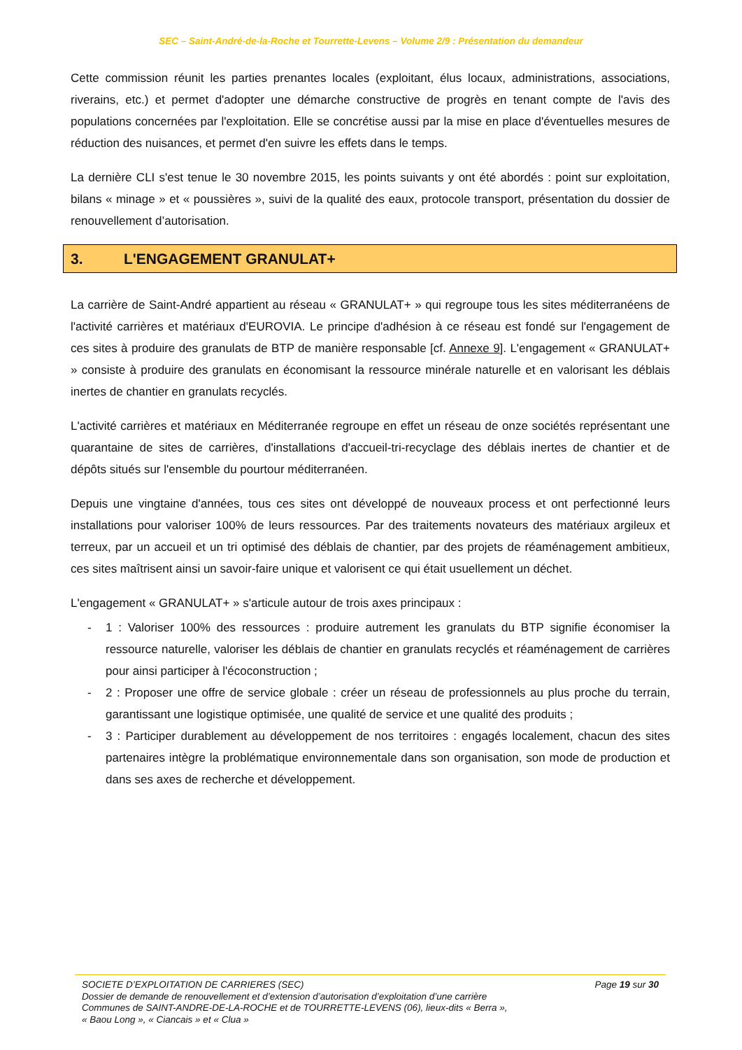SEC – Saint-André-de-la-Roche et Tourrette-Levens – Volume 2/9 : Présentation du demandeur
Cette commission réunit les parties prenantes locales (exploitant, élus locaux, administrations, associations, riverains, etc.) et permet d'adopter une démarche constructive de progrès en tenant compte de l'avis des populations concernées par l'exploitation. Elle se concrétise aussi par la mise en place d'éventuelles mesures de réduction des nuisances, et permet d'en suivre les effets dans le temps.
La dernière CLI s'est tenue le 30 novembre 2015, les points suivants y ont été abordés : point sur exploitation, bilans « minage » et « poussières », suivi de la qualité des eaux, protocole transport, présentation du dossier de renouvellement d’autorisation.
3. L'ENGAGEMENT GRANULAT+
La carrière de Saint-André appartient au réseau « GRANULAT+ » qui regroupe tous les sites méditerranéens de l'activité carrières et matériaux d'EUROVIA. Le principe d'adhésion à ce réseau est fondé sur l'engagement de ces sites à produire des granulats de BTP de manière responsable [cf. Annexe 9]. L'engagement « GRANULAT+ » consiste à produire des granulats en économisant la ressource minérale naturelle et en valorisant les déblais inertes de chantier en granulats recyclés.
L'activité carrières et matériaux en Méditerranée regroupe en effet un réseau de onze sociétés représentant une quarantaine de sites de carrières, d'installations d'accueil-tri-recyclage des déblais inertes de chantier et de dépôts situés sur l'ensemble du pourtour méditerranéen.
Depuis une vingtaine d'années, tous ces sites ont développé de nouveaux process et ont perfectionné leurs installations pour valoriser 100% de leurs ressources. Par des traitements novateurs des matériaux argileux et terreux, par un accueil et un tri optimisé des déblais de chantier, par des projets de réaménagement ambitieux, ces sites maîtrisent ainsi un savoir-faire unique et valorisent ce qui était usuellement un déchet.
L'engagement « GRANULAT+ » s'articule autour de trois axes principaux :
- 1 : Valoriser 100% des ressources : produire autrement les granulats du BTP signifie économiser la ressource naturelle, valoriser les déblais de chantier en granulats recyclés et réaménagement de carrières pour ainsi participer à l'écoconstruction ;
- 2 : Proposer une offre de service globale : créer un réseau de professionnels au plus proche du terrain, garantissant une logistique optimisée, une qualité de service et une qualité des produits ;
- 3 : Participer durablement au développement de nos territoires : engagés localement, chacun des sites partenaires intègre la problématique environnementale dans son organisation, son mode de production et dans ses axes de recherche et développement.
Page 19 sur 30 SOCIETE D’EXPLOITATION DE CARRIERES (SEC)
Dossier de demande de renouvellement et d’extension d’autorisation d’exploitation d’une carrière
Communes de SAINT-ANDRE-DE-LA-ROCHE et de TOURRETTE-LEVENS (06), lieux-dits « Berra »,
« Baou Long », « Ciancais » et « Clua »